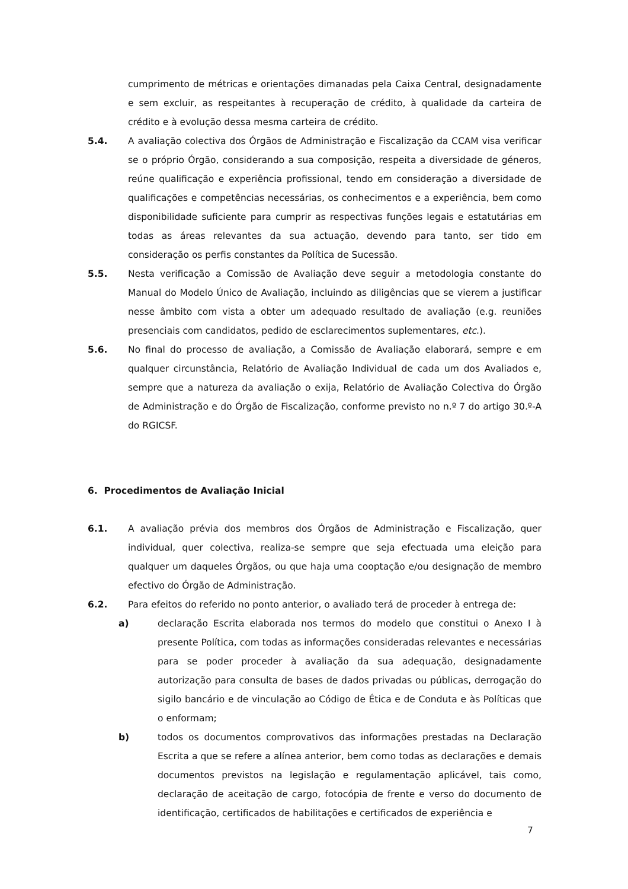cumprimento de métricas e orientações dimanadas pela Caixa Central, designadamente e sem excluir, as respeitantes à recuperação de crédito, à qualidade da carteira de crédito e à evolução dessa mesma carteira de crédito.
5.4. A avaliação colectiva dos Órgãos de Administração e Fiscalização da CCAM visa verificar se o próprio Órgão, considerando a sua composição, respeita a diversidade de géneros, reúne qualificação e experiência profissional, tendo em consideração a diversidade de qualificações e competências necessárias, os conhecimentos e a experiência, bem como disponibilidade suficiente para cumprir as respectivas funções legais e estatutárias em todas as áreas relevantes da sua actuação, devendo para tanto, ser tido em consideração os perfis constantes da Política de Sucessão.
5.5. Nesta verificação a Comissão de Avaliação deve seguir a metodologia constante do Manual do Modelo Único de Avaliação, incluindo as diligências que se vierem a justificar nesse âmbito com vista a obter um adequado resultado de avaliação (e.g. reuniões presenciais com candidatos, pedido de esclarecimentos suplementares, etc.).
5.6. No final do processo de avaliação, a Comissão de Avaliação elaborará, sempre e em qualquer circunstância, Relatório de Avaliação Individual de cada um dos Avaliados e, sempre que a natureza da avaliação o exija, Relatório de Avaliação Colectiva do Órgão de Administração e do Órgão de Fiscalização, conforme previsto no n.º 7 do artigo 30.º-A do RGICSF.
6. Procedimentos de Avaliação Inicial
6.1. A avaliação prévia dos membros dos Órgãos de Administração e Fiscalização, quer individual, quer colectiva, realiza-se sempre que seja efectuada uma eleição para qualquer um daqueles Órgãos, ou que haja uma cooptação e/ou designação de membro efectivo do Órgão de Administração.
6.2. Para efeitos do referido no ponto anterior, o avaliado terá de proceder à entrega de:
a) declaração Escrita elaborada nos termos do modelo que constitui o Anexo I à presente Política, com todas as informações consideradas relevantes e necessárias para se poder proceder à avaliação da sua adequação, designadamente autorização para consulta de bases de dados privadas ou públicas, derrogação do sigilo bancário e de vinculação ao Código de Ética e de Conduta e às Políticas que o enformam;
b) todos os documentos comprovativos das informações prestadas na Declaração Escrita a que se refere a alínea anterior, bem como todas as declarações e demais documentos previstos na legislação e regulamentação aplicável, tais como, declaração de aceitação de cargo, fotocópia de frente e verso do documento de identificação, certificados de habilitações e certificados de experiência e
7